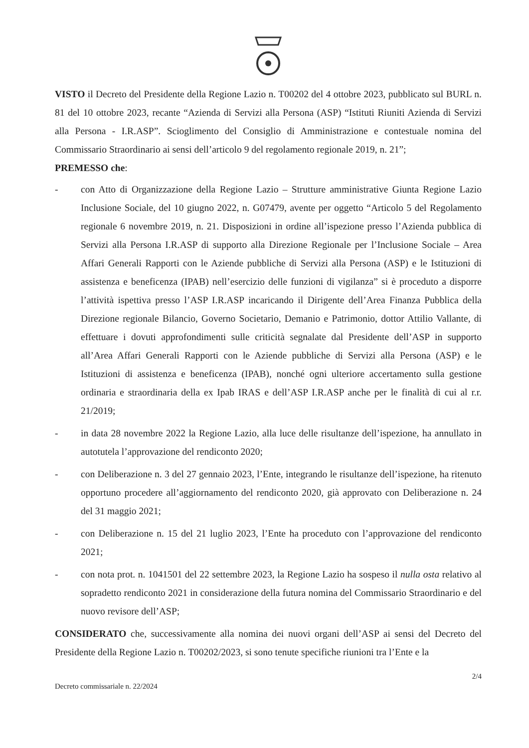VISTO il Decreto del Presidente della Regione Lazio n. T00202 del 4 ottobre 2023, pubblicato sul BURL n. 81 del 10 ottobre 2023, recante “Azienda di Servizi alla Persona (ASP) “Istituti Riuniti Azienda di Servizi alla Persona - I.R.ASP”. Scioglimento del Consiglio di Amministrazione e contestuale nomina del Commissario Straordinario ai sensi dell’articolo 9 del regolamento regionale 2019, n. 21”;
PREMESSO che:
- con Atto di Organizzazione della Regione Lazio – Strutture amministrative Giunta Regione Lazio Inclusione Sociale, del 10 giugno 2022, n. G07479, avente per oggetto “Articolo 5 del Regolamento regionale 6 novembre 2019, n. 21. Disposizioni in ordine all’ispezione presso l’Azienda pubblica di Servizi alla Persona I.R.ASP di supporto alla Direzione Regionale per l’Inclusione Sociale – Area Affari Generali Rapporti con le Aziende pubbliche di Servizi alla Persona (ASP) e le Istituzioni di assistenza e beneficenza (IPAB) nell’esercizio delle funzioni di vigilanza” si è proceduto a disporre l’attività ispettiva presso l’ASP I.R.ASP incaricando il Dirigente dell’Area Finanza Pubblica della Direzione regionale Bilancio, Governo Societario, Demanio e Patrimonio, dottor Attilio Vallante, di effettuare i dovuti approfondimenti sulle criticità segnalate dal Presidente dell’ASP in supporto all’Area Affari Generali Rapporti con le Aziende pubbliche di Servizi alla Persona (ASP) e le Istituzioni di assistenza e beneficenza (IPAB), nonché ogni ulteriore accertamento sulla gestione ordinaria e straordinaria della ex Ipab IRAS e dell’ASP I.R.ASP anche per le finalità di cui al r.r. 21/2019;
- in data 28 novembre 2022 la Regione Lazio, alla luce delle risultanze dell’ispezione, ha annullato in autotutela l’approvazione del rendiconto 2020;
- con Deliberazione n. 3 del 27 gennaio 2023, l’Ente, integrando le risultanze dell’ispezione, ha ritenuto opportuno procedere all’aggiornamento del rendiconto 2020, già approvato con Deliberazione n. 24 del 31 maggio 2021;
- con Deliberazione n. 15 del 21 luglio 2023, l’Ente ha proceduto con l’approvazione del rendiconto 2021;
- con nota prot. n. 1041501 del 22 settembre 2023, la Regione Lazio ha sospeso il nulla osta relativo al sopradetto rendiconto 2021 in considerazione della futura nomina del Commissario Straordinario e del nuovo revisore dell’ASP;
CONSIDERATO che, successivamente alla nomina dei nuovi organi dell’ASP ai sensi del Decreto del Presidente della Regione Lazio n. T00202/2023, si sono tenute specifiche riunioni tra l’Ente e la
2/4
Decreto commissariale n. 22/2024